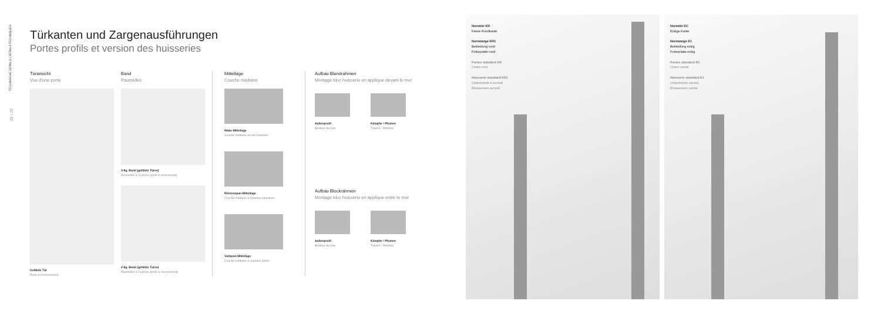TECHNISCHE DETAILS | DÉTAILS TECHNIQUES
28 | 29
Türkanten und Zargenausführungen
Portes profils et version des huisseries
Türansicht
Vue d'une porte
Gefälzte Tür
Porte à recouvrement
Band
Paumelles
3-tlg. Band (gefälzte Türen)
Paumelles à 3 pièces (porte à ecovrement)
2-tlg. Band (gefälzte Türen)
Paumelles à 2 pièces (porte à recovrement)
Mittellage
Couche médiane
Wabe-Mittellage
Couche médiane en nid d'abeilles
Röhrenspan-Mittellage
Couche médiane à copeaux tubulaires
Vollspan-Mittellage
Couche médiane à copeaux pleins
Aufbau Blendrahmen
Montage bloc huisserie en applique devant le mur
Außenprofil
Bordure de bois
Kämpfer / Pfosten
Travers / Montant
Aufbau Blockrahmen
Montage bloc huisserie en applique entre le mur
Außenprofil
Bordure de bois
Kämpfer / Pfosten
Travers / Montant
Normtür KR
Kleine Rundkante
Normzarge KR1
Bekleidung rund
Futterplatte rund
Portes standard KR
Chant rond
Huisserie standard KR1
Chambranle à arrondi
Ébrasement arrondi
Normtür EC
Eckige Kante
Normzarge E1
Bekleidung eckig
Futterplatte eckig
Portes standard EC
Chant carrée
Huisserie standard E1
Chambranle carrée)
Ébrasement carrée